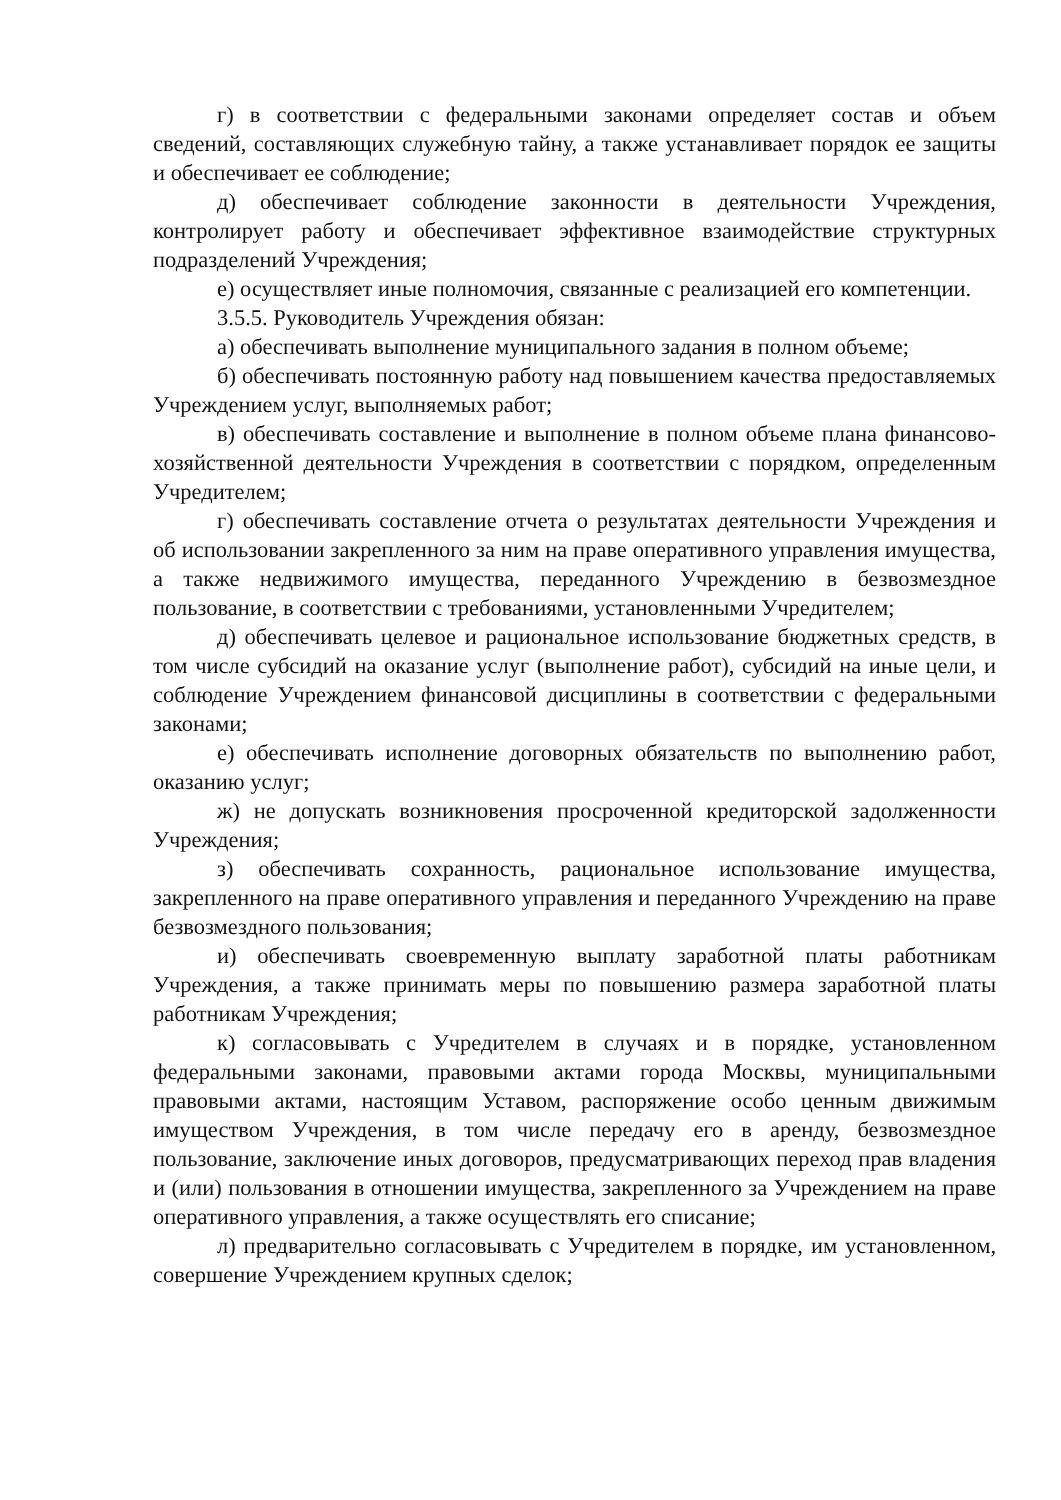г) в соответствии с федеральными законами определяет состав и объем сведений, составляющих служебную тайну, а также устанавливает порядок ее защиты и обеспечивает ее соблюдение;
д) обеспечивает соблюдение законности в деятельности Учреждения, контролирует работу и обеспечивает эффективное взаимодействие структурных подразделений Учреждения;
е) осуществляет иные полномочия, связанные с реализацией его компетенции.
3.5.5. Руководитель Учреждения обязан:
а) обеспечивать выполнение муниципального задания в полном объеме;
б) обеспечивать постоянную работу над повышением качества предоставляемых Учреждением услуг, выполняемых работ;
в) обеспечивать составление и выполнение в полном объеме плана финансово-хозяйственной деятельности Учреждения в соответствии с порядком, определенным Учредителем;
г) обеспечивать составление отчета о результатах деятельности Учреждения и об использовании закрепленного за ним на праве оперативного управления имущества, а также недвижимого имущества, переданного Учреждению в безвозмездное пользование, в соответствии с требованиями, установленными Учредителем;
д) обеспечивать целевое и рациональное использование бюджетных средств, в том числе субсидий на оказание услуг (выполнение работ), субсидий на иные цели, и соблюдение Учреждением финансовой дисциплины в соответствии с федеральными законами;
е) обеспечивать исполнение договорных обязательств по выполнению работ, оказанию услуг;
ж) не допускать возникновения просроченной кредиторской задолженности Учреждения;
з) обеспечивать сохранность, рациональное использование имущества, закрепленного на праве оперативного управления и переданного Учреждению на праве безвозмездного пользования;
и) обеспечивать своевременную выплату заработной платы работникам Учреждения, а также принимать меры по повышению размера заработной платы работникам Учреждения;
к) согласовывать с Учредителем в случаях и в порядке, установленном федеральными законами, правовыми актами города Москвы, муниципальными правовыми актами, настоящим Уставом, распоряжение особо ценным движимым имуществом Учреждения, в том числе передачу его в аренду, безвозмездное пользование, заключение иных договоров, предусматривающих переход прав владения и (или) пользования в отношении имущества, закрепленного за Учреждением на праве оперативного управления, а также осуществлять его списание;
л) предварительно согласовывать с Учредителем в порядке, им установленном, совершение Учреждением крупных сделок;